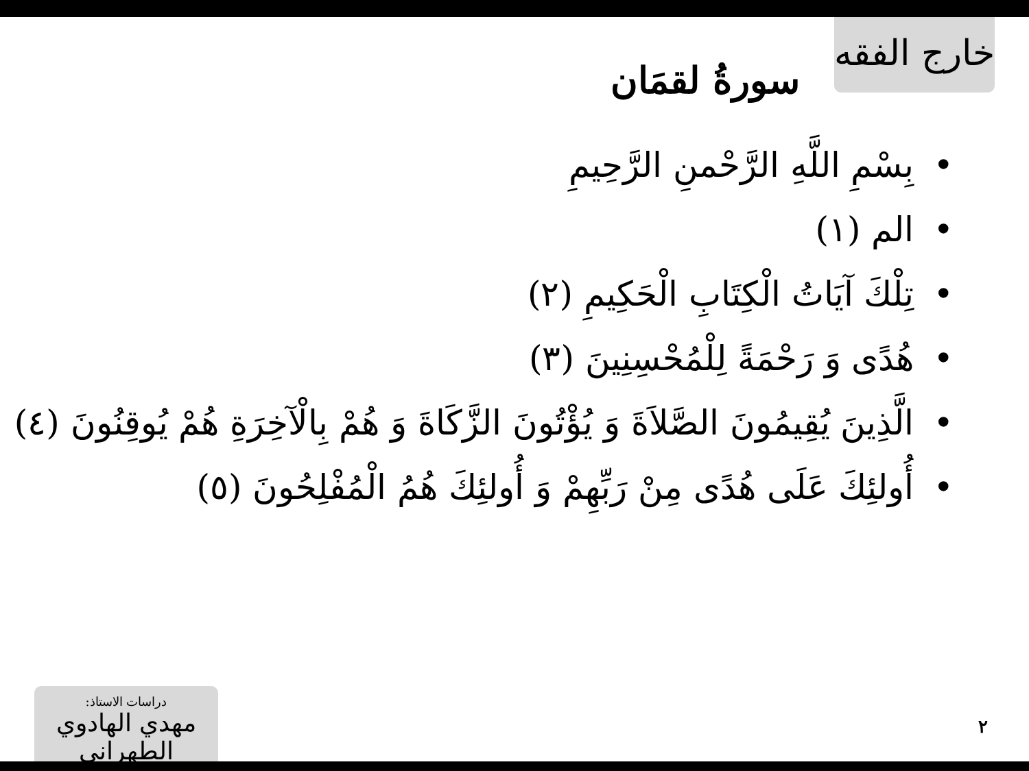خارج الفقه
سورةُ لقمَان
بِسْمِ اللَّهِ الرَّحْمنِ الرَّحِيمِ
الم (١)
تِلْكَ آيَاتُ الْكِتَابِ الْحَكِيمِ (٢)
هُدًى وَ رَحْمَةً لِلْمُحْسِنِينَ (٣)
الَّذِينَ يُقِيمُونَ الصَّلاَةَ وَ يُؤْتُونَ الزَّكَاةَ وَ هُمْ بِالْآخِرَةِ هُمْ يُوقِنُونَ (٤)
أُولئِكَ عَلَى هُدًى مِنْ رَبِّهِمْ وَ أُولئِكَ هُمُ الْمُفْلِحُونَ (٥)
دراسات الاستاذ:
مهدي الهادوي الطهراني
٢